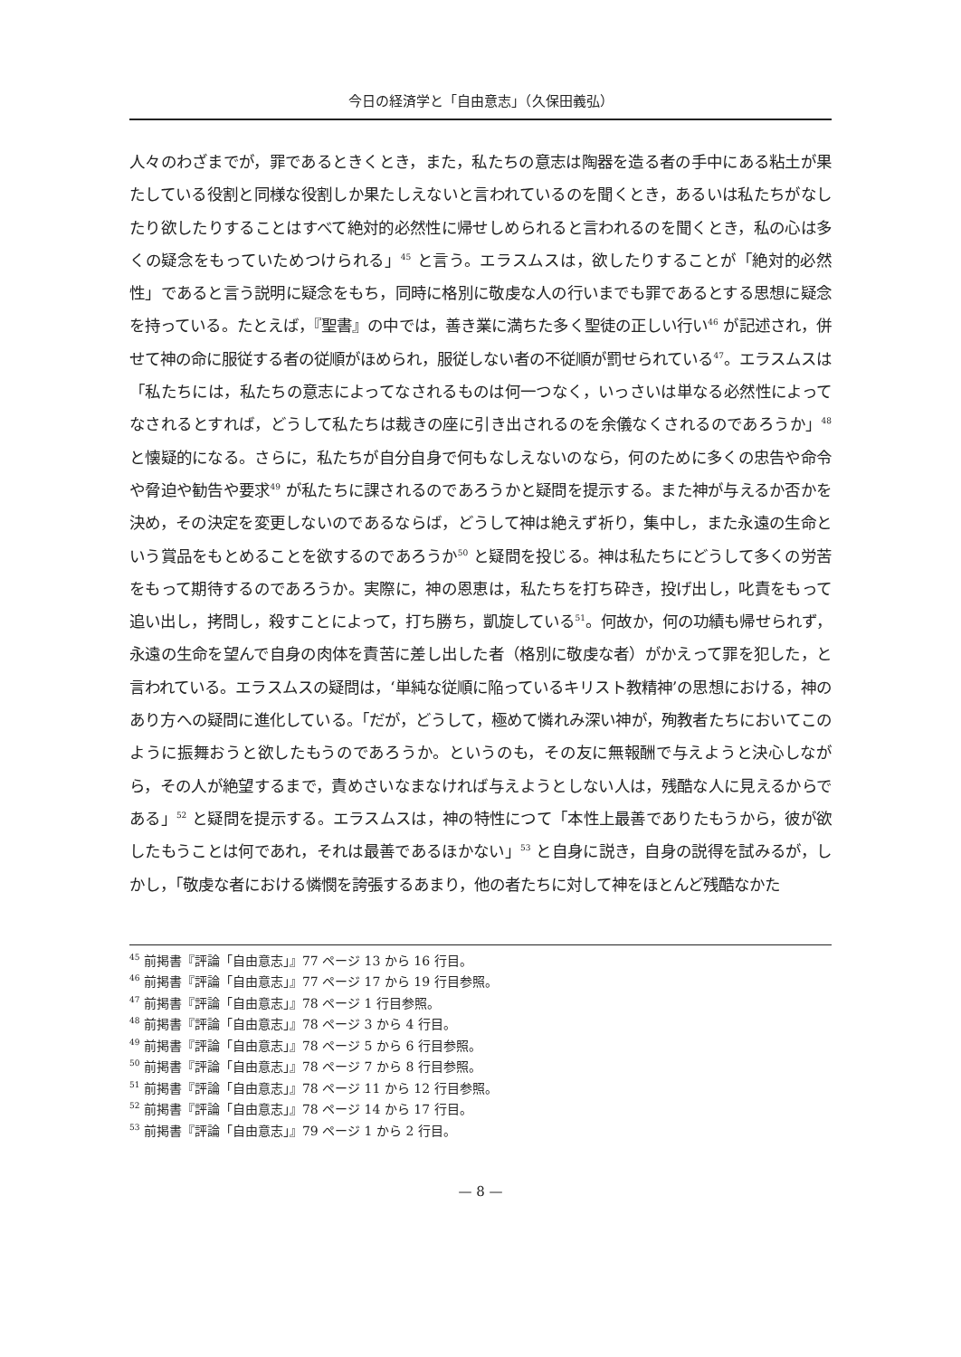今日の経済学と「自由意志」（久保田義弘）
人々のわざまでが，罪であるときくとき，また，私たちの意志は陶器を造る者の手中にある粘土が果たしている役割と同様な役割しか果たしえないと言われているのを聞くとき，あるいは私たちがなしたり欲したりすることはすべて絶対的必然性に帰せしめられると言われるのを聞くとき，私の心は多くの疑念をもっていためつけられる」<sup>45</sup> と言う。エラスムスは，欲したりすることが「絶対的必然性」であると言う説明に疑念をもち，同時に格別に敬虔な人の行いまでも罪であるとする思想に疑念を持っている。たとえば，『聖書』の中では，善き業に満ちた多く聖徒の正しい行い<sup>46</sup> が記述され，併せて神の命に服従する者の従順がほめられ，服従しない者の不従順が罰せられている<sup>47</sup>。エラスムスは「私たちには，私たちの意志によってなされるものは何一つなく，いっさいは単なる必然性によってなされるとすれば，どうして私たちは裁きの座に引き出されるのを余儀なくされるのであろうか」<sup>48</sup> と懐疑的になる。さらに，私たちが自分自身で何もなしえないのなら，何のために多くの忠告や命令や脅迫や勧告や要求<sup>49</sup> が私たちに課されるのであろうかと疑問を提示する。また神が与えるか否かを決め，その決定を変更しないのであるならば，どうして神は絶えず祈り，集中し，また永遠の生命という賞品をもとめることを欲するのであろうか<sup>50</sup> と疑問を投じる。神は私たちにどうして多くの労苦をもって期待するのであろうか。実際に，神の恩恵は，私たちを打ち砕き，投げ出し，叱責をもって追い出し，拷問し，殺すことによって，打ち勝ち，凱旋している<sup>51</sup>。何故か，何の功績も帰せられず，永遠の生命を望んで自身の肉体を責苦に差し出した者（格別に敬虔な者）がかえって罪を犯した，と言われている。エラスムスの疑問は，‘単純な従順に陥っているキリスト教精神’の思想における，神のあり方への疑問に進化している。「だが，どうして，極めて憐れみ深い神が，殉教者たちにおいてこのように振舞おうと欲したもうのであろうか。というのも，その友に無報酬で与えようと決心しながら，その人が絶望するまで，責めさいなまなければ与えようとしない人は，残酷な人に見えるからである」<sup>52</sup> と疑問を提示する。エラスムスは，神の特性につて「本性上最善でありたもうから，彼が欲したもうことは何であれ，それは最善であるほかない」<sup>53</sup> と自身に説き，自身の説得を試みるが，しかし，「敬虔な者における憐憫を誇張するあまり，他の者たちに対して神をほとんど残酷なかた
<sup>45</sup> 前掲書『評論「自由意志」』77 ページ 13 から 16 行目。
<sup>46</sup> 前掲書『評論「自由意志」』77 ページ 17 から 19 行目参照。
<sup>47</sup> 前掲書『評論「自由意志」』78 ページ 1 行目参照。
<sup>48</sup> 前掲書『評論「自由意志」』78 ページ 3 から 4 行目。
<sup>49</sup> 前掲書『評論「自由意志」』78 ページ 5 から 6 行目参照。
<sup>50</sup> 前掲書『評論「自由意志」』78 ページ 7 から 8 行目参照。
<sup>51</sup> 前掲書『評論「自由意志」』78 ページ 11 から 12 行目参照。
<sup>52</sup> 前掲書『評論「自由意志」』78 ページ 14 から 17 行目。
<sup>53</sup> 前掲書『評論「自由意志」』79 ページ 1 から 2 行目。
— 8 —